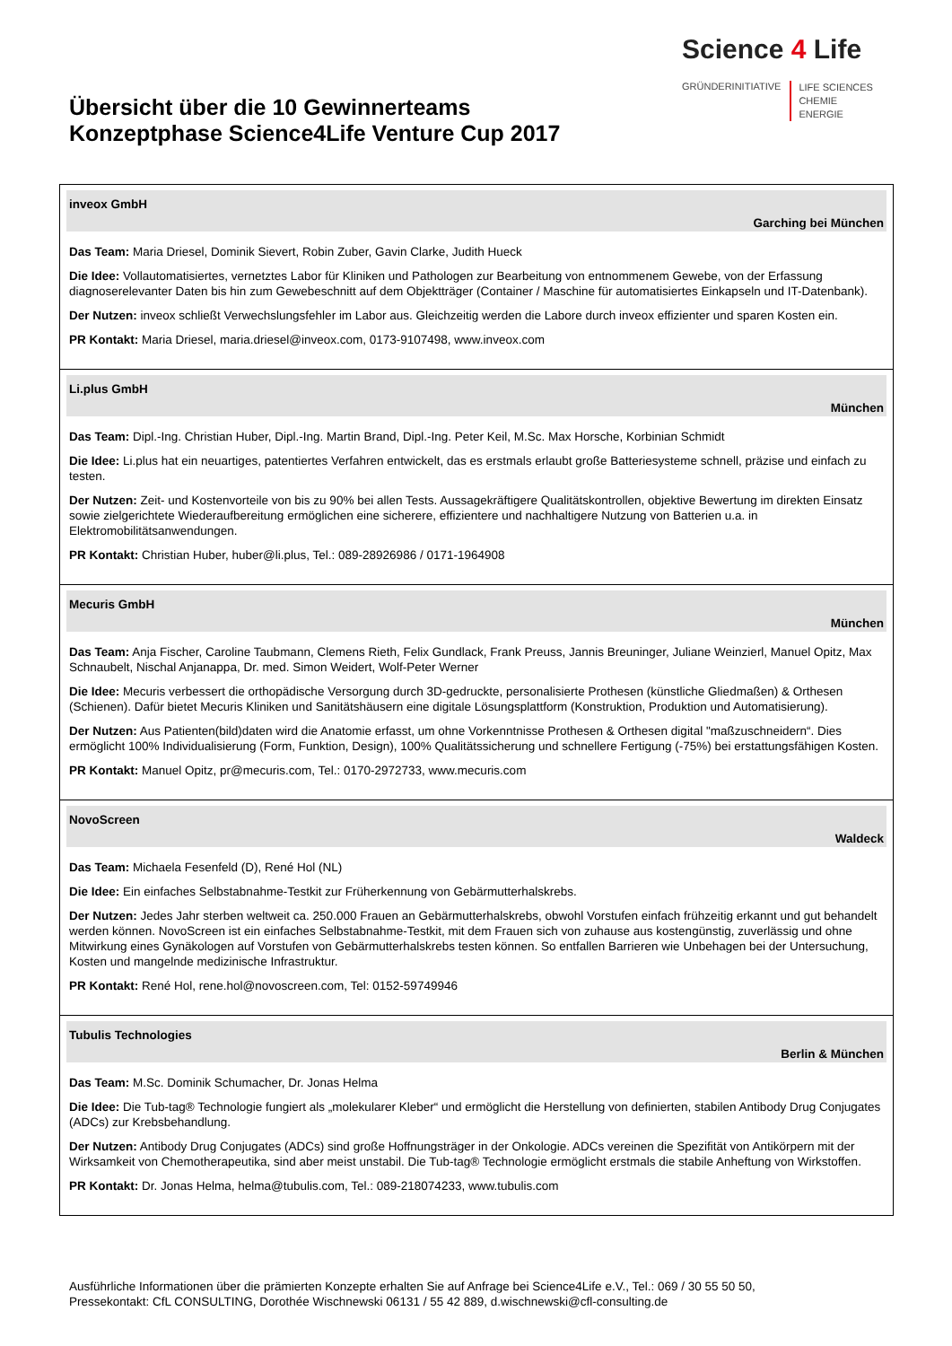Übersicht über die 10 Gewinnerteams
Konzeptphase Science4Life Venture Cup 2017
Science 4 Life
GRÜNDERINITIATIVE
LIFE SCIENCES
CHEMIE
ENERGIE
| inveox GmbH Garching bei München Das Team: Maria Driesel, Dominik Sievert, Robin Zuber, Gavin Clarke, Judith Hueck Die Idee: Vollautomatisiertes, vernetztes Labor für Kliniken und Pathologen zur Bearbeitung von entnommenem Gewebe, von der Erfassung diagnoserelevanter Daten bis hin zum Gewebeschnitt auf dem Objektträger (Container / Maschine für automatisiertes Einkapseln und IT-Datenbank). Der Nutzen: inveox schließt Verwechslungsfehler im Labor aus. Gleichzeitig werden die Labore durch inveox effizienter und sparen Kosten ein. PR Kontakt: Maria Driesel, maria.driesel@inveox.com, 0173-9107498, www.inveox.com |
| Li.plus GmbH München Das Team: Dipl.-Ing. Christian Huber, Dipl.-Ing. Martin Brand, Dipl.-Ing. Peter Keil, M.Sc. Max Horsche, Korbinian Schmidt Die Idee: Li.plus hat ein neuartiges, patentiertes Verfahren entwickelt, das es erstmals erlaubt große Batteriesysteme schnell, präzise und einfach zu testen. Der Nutzen: Zeit- und Kostenvorteile von bis zu 90% bei allen Tests. Aussagekräftigere Qualitätskontrollen, objektive Bewertung im direkten Einsatz sowie zielgerichtete Wiederaufbereitung ermöglichen eine sicherere, effizientere und nachhaltigere Nutzung von Batterien u.a. in Elektromobilitätsanwendungen. PR Kontakt: Christian Huber, huber@li.plus, Tel.: 089-28926986 / 0171-1964908 |
| Mecuris GmbH München Das Team: Anja Fischer, Caroline Taubmann, Clemens Rieth, Felix Gundlack, Frank Preuss, Jannis Breuninger, Juliane Weinzierl, Manuel Opitz, Max Schnaubelt, Nischal Anjanappa, Dr. med. Simon Weidert, Wolf-Peter Werner Die Idee: Mecuris verbessert die orthopädische Versorgung durch 3D-gedruckte, personalisierte Prothesen (künstliche Gliedmaßen) & Orthesen (Schienen). Dafür bietet Mecuris Kliniken und Sanitätshäusern eine digitale Lösungsplattform (Konstruktion, Produktion und Automatisierung). Der Nutzen: Aus Patienten(bild)daten wird die Anatomie erfasst, um ohne Vorkenntnisse Prothesen & Orthesen digital "maßzuschneidern“. Dies ermöglicht 100% Individualisierung (Form, Funktion, Design), 100% Qualitätssicherung und schnellere Fertigung (-75%) bei erstattungsfähigen Kosten. PR Kontakt: Manuel Opitz, pr@mecuris.com, Tel.: 0170-2972733, www.mecuris.com |
| NovoScreen Waldeck Das Team: Michaela Fesenfeld (D), René Hol (NL) Die Idee: Ein einfaches Selbstabnahme-Testkit zur Früherkennung von Gebärmutterhalskrebs. Der Nutzen: Jedes Jahr sterben weltweit ca. 250.000 Frauen an Gebärmutterhalskrebs, obwohl Vorstufen einfach frühzeitig erkannt und gut behandelt werden können. NovoScreen ist ein einfaches Selbstabnahme-Testkit, mit dem Frauen sich von zuhause aus kostengünstig, zuverlässig und ohne Mitwirkung eines Gynäkologen auf Vorstufen von Gebärmutterhalskrebs testen können. So entfallen Barrieren wie Unbehagen bei der Untersuchung, Kosten und mangelnde medizinische Infrastruktur. PR Kontakt: René Hol, rene.hol@novoscreen.com, Tel: 0152-59749946 |
| Tubulis Technologies Berlin & München Das Team: M.Sc. Dominik Schumacher, Dr. Jonas Helma Die Idee: Die Tub-tag® Technologie fungiert als „molekularer Kleber“ und ermöglicht die Herstellung von definierten, stabilen Antibody Drug Conjugates (ADCs) zur Krebsbehandlung. Der Nutzen: Antibody Drug Conjugates (ADCs) sind große Hoffnungsträger in der Onkologie. ADCs vereinen die Spezifität von Antikörpern mit der Wirksamkeit von Chemotherapeutika, sind aber meist unstabil. Die Tub-tag® Technologie ermöglicht erstmals die stabile Anheftung von Wirkstoffen. PR Kontakt: Dr. Jonas Helma, helma@tubulis.com, Tel.: 089-218074233, www.tubulis.com |
Ausführliche Informationen über die prämierten Konzepte erhalten Sie auf Anfrage bei Science4Life e.V., Tel.: 069 / 30 55 50 50,
Pressekontakt: CfL CONSULTING, Dorothée Wischnewski 06131 / 55 42 889, d.wischnewski@cfl-consulting.de